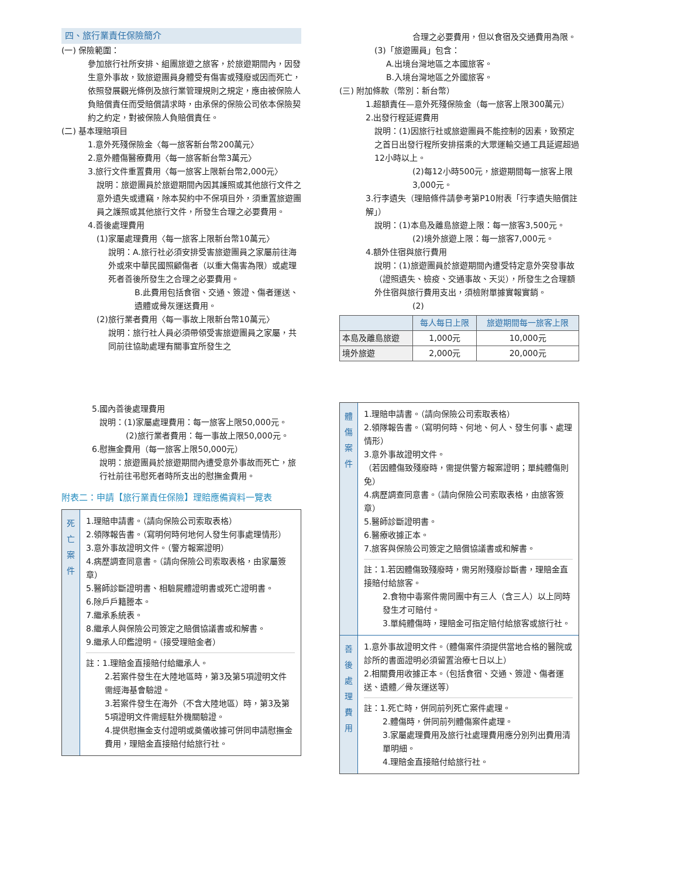四、旅行業責任保險簡介
(一) 保險範圍：
參加旅行社所安排、組團旅遊之旅客，於旅遊期間內，因發生意外事故，致旅遊團員身體受有傷害或殘廢或因而死亡，依照發展觀光條例及旅行業管理規則之規定，應由被保險人負賠償責任而受賠償請求時，由承保的保險公司依本保險契約之約定，對被保險人負賠償責任。
(二) 基本理賠項目
1.意外死殘保險金〈每一旅客新台幣200萬元〉
2.意外體傷醫療費用〈每一旅客新台幣3萬元〉
3.旅行文件重置費用〈每一旅客上限新台幣2,000元〉
說明：旅遊團員於旅遊期間內因其護照或其他旅行文件之意外遺失或遭竊，除本契約中不保項目外，須重置旅遊團員之護照或其他旅行文件，所發生合理之必要費用。
4.善後處理費用
(1)家屬處理費用〈每一旅客上限新台幣10萬元〉
說明：A.旅行社必須安排受害旅遊團員之家屬前往海外或來中華民國照顧傷者（以重大傷害為限）或處理死者善後所發生之合理之必要費用。
B.此費用包括食宿、交通、簽證、傷者運送、遺體或骨灰運送費用。
(2)旅行業者費用〈每一事故上限新台幣10萬元〉
說明：旅行社人員必須帶領受害旅遊團員之家屬，共同前往協助處理有關事宜所發生之
合理之必要費用，但以食宿及交通費用為限。
(3)「旅遊團員」包含：
A.出境台灣地區之本國旅客。
B.入境台灣地區之外國旅客。
(三) 附加條款（幣別：新台幣）
1.超額責任—意外死殘保險金（每一旅客上限300萬元）
2.出發行程延遲費用
說明：(1)因旅行社或旅遊團員不能控制的因素，致預定之首日出發行程所安排搭乘的大眾運輸交通工具延遲超過12小時以上。
(2)每12小時500元，旅遊期間每一旅客上限3,000元。
3.行李遺失（理賠條件請參考第P10附表「行李遺失賠償註解」）
說明：(1)本島及離島旅遊上限：每一旅客3,500元。
(2)境外旅遊上限：每一旅客7,000元。
4.額外住宿與旅行費用
說明：(1)旅遊團員於旅遊期間內遭受特定意外突發事故（證照遺失、檢疫、交通事故、天災），所發生之合理額外住宿與旅行費用支出，須檢附單據實報實銷。
(2)
| | 每人每日上限 | 旅遊期間每一旅客上限 |
| --- | --- | --- |
| 本島及離島旅遊 | 1,000元 | 10,000元 |
| 境外旅遊 | 2,000元 | 20,000元 |
5.國內善後處理費用
說明：(1)家屬處理費用：每一旅客上限50,000元。
(2)旅行業者費用：每一事故上限50,000元。
6.慰撫金費用（每一旅客上限50,000元）
說明：旅遊團員於旅遊期間內遭受意外事故而死亡，旅行社前往弔慰死者時所支出的慰撫金費用。
附表二：申請【旅行業責任保險】理賠應備資料一覽表
死
亡
案
件
1.理賠申請書。（請向保險公司索取表格）
2.領隊報告書。（寫明何時何地何人發生何事處理情形）
3.意外事故證明文件。（警方報案證明）
4.病歷調查同意書。（請向保險公司索取表格，由家屬簽章）
5.醫師診斷證明書、相驗屍體證明書或死亡證明書。
6.除戶戶籍謄本。
7.繼承系統表。
8.繼承人與保險公司簽定之賠償協議書或和解書。
9.繼承人印鑑證明。（接受理賠金者）
註：1.理賠金直接賠付給繼承人。
2.若案件發生在大陸地區時，第3及第5項證明文件需經海基會驗證。
3.若案件發生在海外（不含大陸地區）時，第3及第5項證明文件需經駐外機關驗證。
4.提供慰撫金支付證明或奠儀收據可併同申請慰撫金費用，理賠金直接賠付給旅行社。
體
傷
案
件
1.理賠申請書。（請向保險公司索取表格）
2.領隊報告書。（寫明何時、何地、何人、發生何事、處理情形）
3.意外事故證明文件。
（若因體傷致殘廢時，需提供警方報案證明；單純體傷則免）
4.病歷調查同意書。（請向保險公司索取表格，由旅客簽章）
5.醫師診斷證明書。
6.醫療收據正本。
7.旅客與保險公司簽定之賠償協議書或和解書。
註：1.若因體傷致殘廢時，需另附殘廢診斷書，理賠金直接賠付給旅客。
2.食物中毒案件需同團中有三人（含三人）以上同時發生才可賠付。
3.單純體傷時，理賠金可指定賠付給旅客或旅行社。
善
後
處
理
費
用
1.意外事故證明文件。（體傷案件須提供當地合格的醫院或診所的書面證明必須留置治療七日以上）
2.相關費用收據正本。（包括食宿、交通、簽證、傷者運送、遺體／骨灰運送等）
註：1.死亡時，併同前列死亡案件處理。
2.體傷時，併同前列體傷案件處理。
3.家屬處理費用及旅行社處理費用應分別列出費用清單明細。
4.理賠金直接賠付給旅行社。